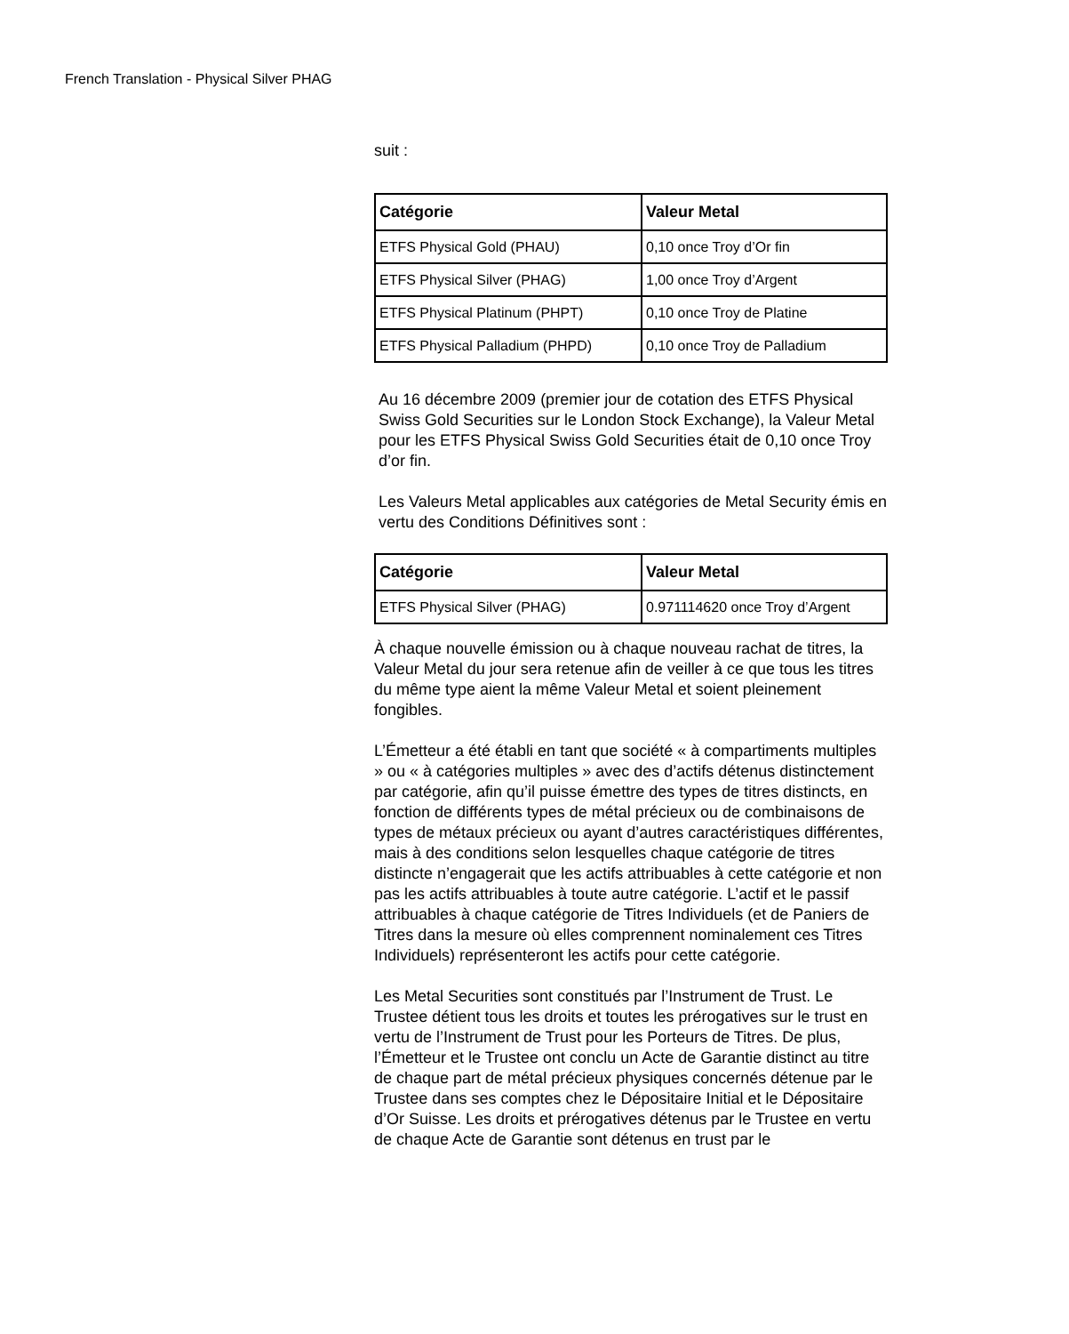French Translation - Physical Silver PHAG
suit :
| Catégorie | Valeur Metal |
| --- | --- |
| ETFS Physical Gold (PHAU) | 0,10 once Troy d’Or fin |
| ETFS Physical Silver (PHAG) | 1,00 once Troy d’Argent |
| ETFS Physical Platinum (PHPT) | 0,10 once Troy de Platine |
| ETFS Physical Palladium (PHPD) | 0,10 once Troy de Palladium |
Au 16 décembre 2009 (premier jour de cotation des ETFS Physical Swiss Gold Securities sur le London Stock Exchange), la Valeur Metal pour les ETFS Physical Swiss Gold Securities était de 0,10 once Troy d’or fin.
Les Valeurs Metal applicables aux catégories de Metal Security émis en vertu des Conditions Définitives sont :
| Catégorie | Valeur Metal |
| --- | --- |
| ETFS Physical Silver (PHAG) | 0.971114620 once Troy d’Argent |
À chaque nouvelle émission ou à chaque nouveau rachat de titres, la Valeur Metal du jour sera retenue afin de veiller à ce que tous les titres du même type aient la même Valeur Metal et soient pleinement fongibles.
L’Émetteur a été établi en tant que société « à compartiments multiples » ou « à catégories multiples » avec des d’actifs détenus distinctement par catégorie, afin qu’il puisse émettre des types de titres distincts, en fonction de différents types de métal précieux ou de combinaisons de types de métaux précieux ou ayant d’autres caractéristiques différentes, mais à des conditions selon lesquelles chaque catégorie de titres distincte n’engagerait que les actifs attribuables à cette catégorie et non pas les actifs attribuables à toute autre catégorie. L’actif et le passif attribuables à chaque catégorie de Titres Individuels (et de Paniers de Titres dans la mesure où elles comprennent nominalement ces Titres Individuels) représenteront les actifs pour cette catégorie.
Les Metal Securities sont constitués par l’Instrument de Trust. Le Trustee détient tous les droits et toutes les prérogatives sur le trust en vertu de l’Instrument de Trust pour les Porteurs de Titres. De plus, l’Émetteur et le Trustee ont conclu un Acte de Garantie distinct au titre de chaque part de métal précieux physiques concernés détenue par le Trustee dans ses comptes chez le Dépositaire Initial et le Dépositaire d’Or Suisse. Les droits et prérogatives détenus par le Trustee en vertu de chaque Acte de Garantie sont détenus en trust par le